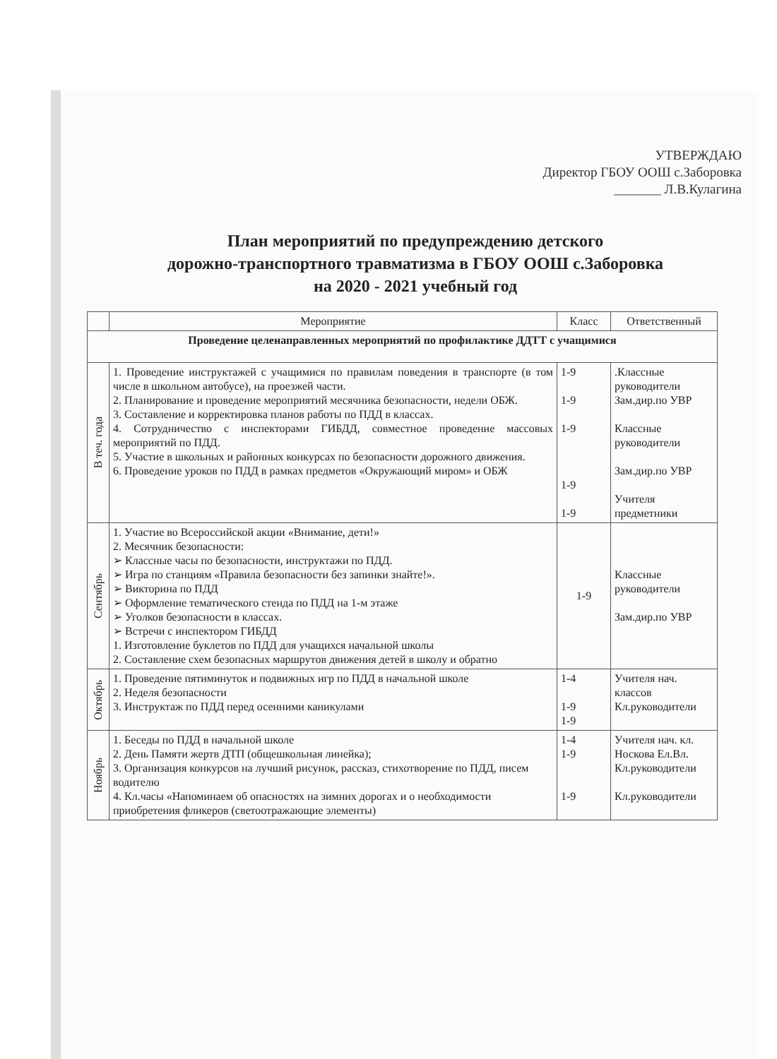УТВЕРЖДАЮ
Директор ГБОУ ООШ с.Заборовка
_______ Л.В.Кулагина
План мероприятий по предупреждению детского
дорожно-транспортного травматизма в ГБОУ ООШ с.Заборовка
на 2020 - 2021 учебный год
| | Мероприятие | Класс | Ответственный |
| --- | --- | --- | --- |
| Проведение целенаправленных мероприятий по профилактике ДДТТ с учащимися | | | |
| В теч. года | 1. Проведение инструктажей с учащимися по правилам поведения в транспорте (в том числе в школьном автобусе), на проезжей части. 2. Планирование и проведение мероприятий месячника безопасности, недели ОБЖ. 3. Составление и корректировка планов работы по ПДД в классах. 4. Сотрудничество с инспекторами ГИБДД, совместное проведение массовых мероприятий по ПДД. 5. Участие в школьных и районных конкурсах по безопасности дорожного движения. 6. Проведение уроков по ПДД в рамках предметов «Окружающий миром» и ОБЖ | 1-9 1-9 1-9 1-9 1-9 | .Классные руководители Зам.дир.по УВР Классные руководители Зам.дир.по УВР Учителя предметники |
| Сентябрь | 1. Участие во Всероссийской акции «Внимание, дети!» 2. Месячник безопасности: ➢ Классные часы по безопасности, инструктажи по ПДД. ➢ Игра по станциям «Правила безопасности без запинки знайте!». ➢ Викторина по ПДД ➢ Оформление тематического стенда по ПДД на 1-м этаже ➢ Уголков безопасности в классах. ➢ Встречи с инспектором ГИБДД 1. Изготовление буклетов по ПДД для учащихся начальной школы 2. Составление схем безопасных маршрутов движения детей в школу и обратно | 1-9 | Классные руководители Зам.дир.по УВР |
| Октябрь | 1. Проведение пятиминуток и подвижных игр по ПДД в начальной школе 2. Неделя безопасности 3. Инструктаж по ПДД перед осенними каникулами | 1-4 1-9 1-9 | Учителя нач. классов Кл.руководители |
| Ноябрь | 1. Беседы по ПДД в начальной школе 2. День Памяти жертв ДТП (общешкольная линейка); 3. Организация конкурсов на лучший рисунок, рассказ, стихотворение по ПДД, писем водителю 4. Кл.часы «Напоминаем об опасностях на зимних дорогах и о необходимости приобретения фликеров (светоотражающие элементы) | 1-4 1-9 1-9 | Учителя нач. кл. Носкова Ел.Вл. Кл.руководители Кл.руководители |